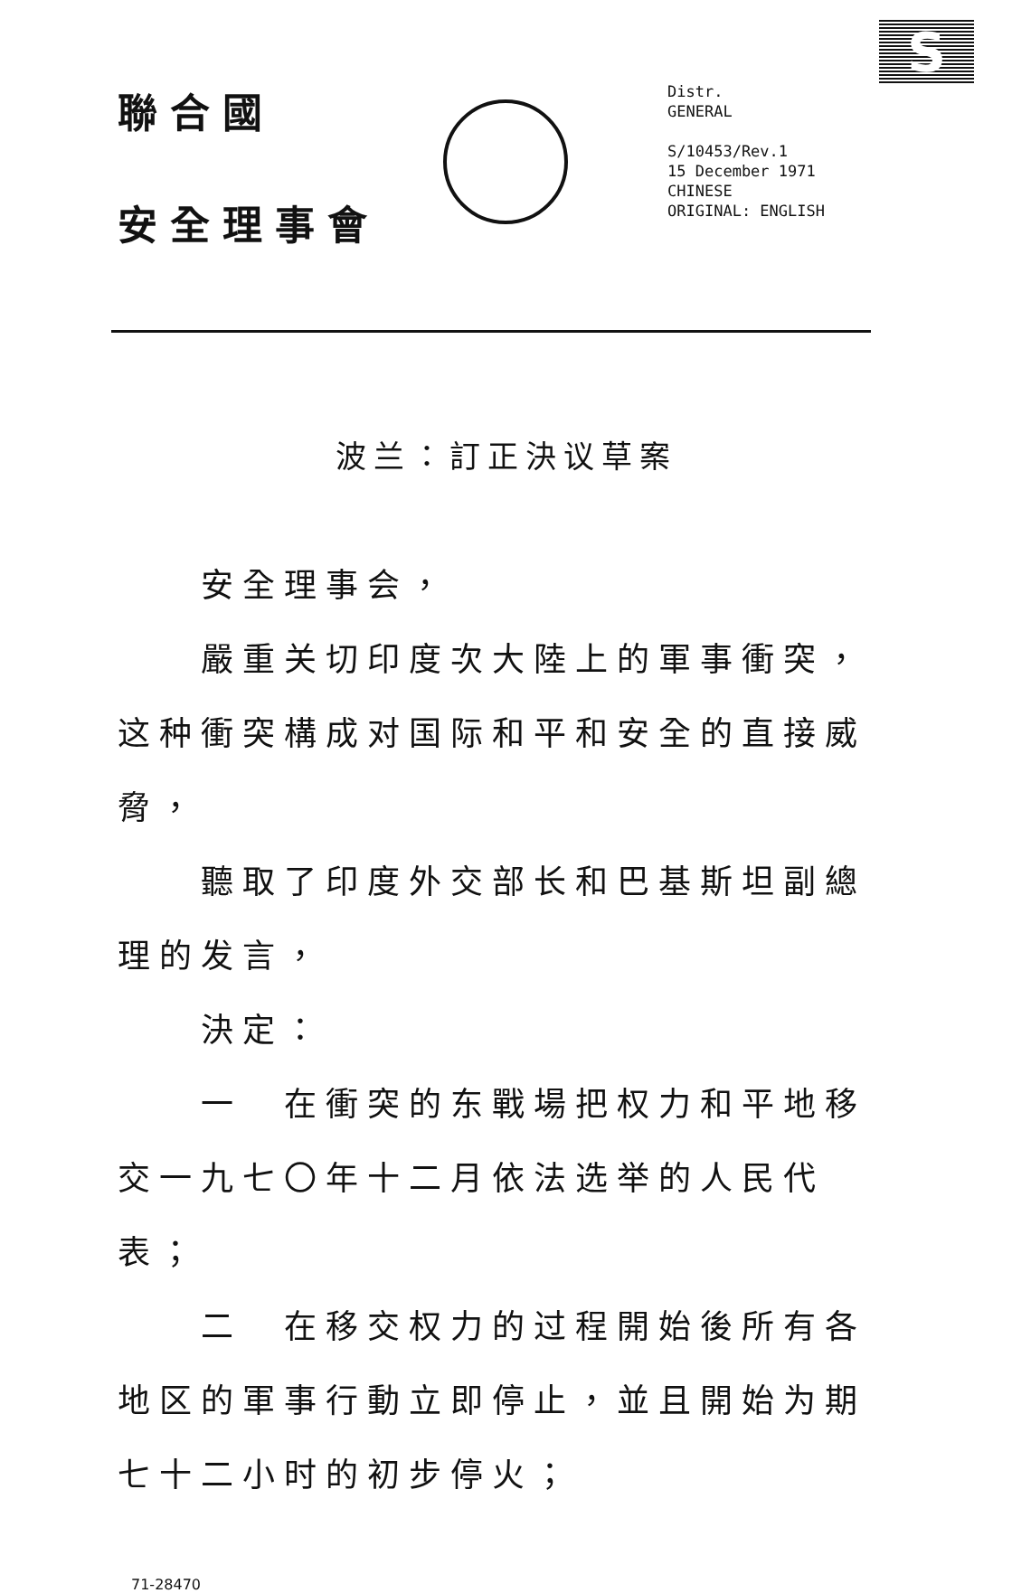S
聯合國
安全理事會
Distr.
GENERAL
S/10453/Rev.1
15 December 1971
CHINESE
ORIGINAL: ENGLISH
波兰：訂正決议草案
安全理事会，
嚴重关切印度次大陸上的軍事衝突，这种衝突構成对国际和平和安全的直接威脅，
聽取了印度外交部长和巴基斯坦副總理的发言，
決定：
一　在衝突的东戰場把权力和平地移交一九七〇年十二月依法选举的人民代表；
二　在移交权力的过程開始後所有各地区的軍事行動立即停止，並且開始为期七十二小时的初步停火；
71-28470